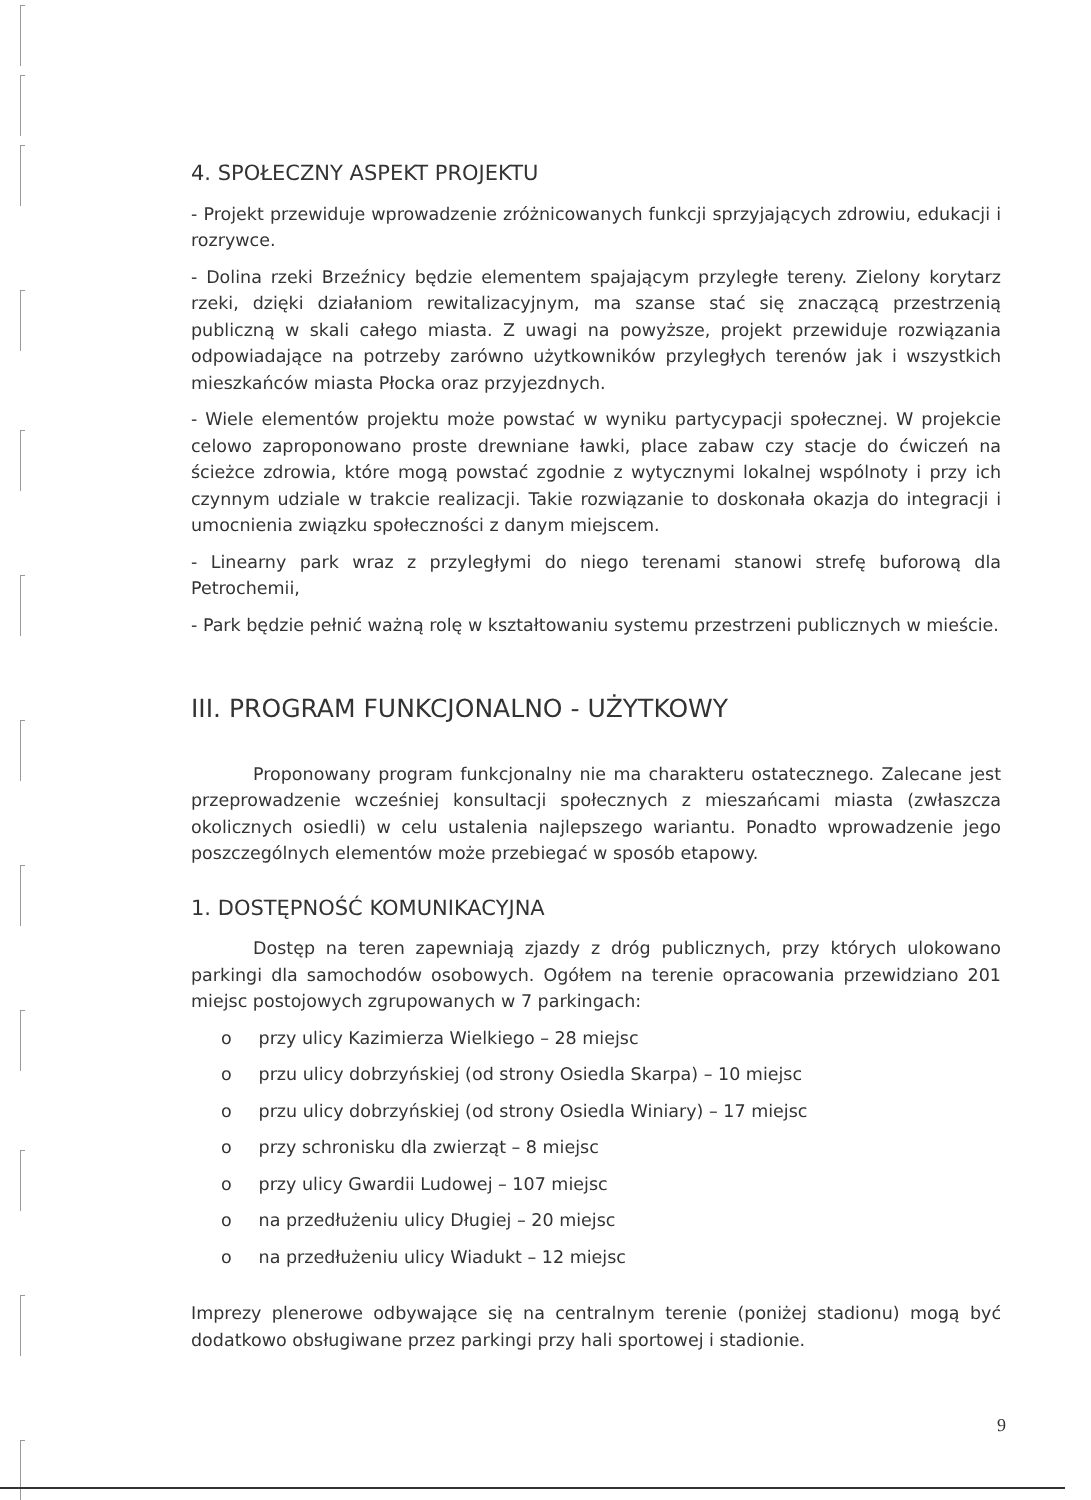4. SPOŁECZNY ASPEKT PROJEKTU
- Projekt przewiduje wprowadzenie zróżnicowanych funkcji sprzyjających zdrowiu, edukacji i rozrywce.
- Dolina rzeki Brzeźnicy będzie elementem spajającym przyległe tereny. Zielony korytarz rzeki, dzięki działaniom rewitalizacyjnym, ma szanse stać się znaczącą przestrzenią publiczną w skali całego miasta. Z uwagi na powyższe, projekt przewiduje rozwiązania odpowiadające na potrzeby zarówno użytkowników przyległych terenów jak i wszystkich mieszkańców miasta Płocka oraz przyjezdnych.
- Wiele elementów projektu może powstać w wyniku partycypacji społecznej. W projekcie celowo zaproponowano proste drewniane ławki, place zabaw czy stacje do ćwiczeń na ścieżce zdrowia, które mogą powstać zgodnie z wytycznymi lokalnej wspólnoty i przy ich czynnym udziale w trakcie realizacji. Takie rozwiązanie to doskonała okazja do integracji i umocnienia związku społeczności z danym miejscem.
- Linearny park wraz z przyległymi do niego terenami stanowi strefę buforową dla Petrochemii,
- Park będzie pełnić ważną rolę w kształtowaniu systemu przestrzeni publicznych w mieście.
III. PROGRAM FUNKCJONALNO - UŻYTKOWY
Proponowany program funkcjonalny nie ma charakteru ostatecznego. Zalecane jest przeprowadzenie wcześniej konsultacji społecznych z mieszańcami miasta (zwłaszcza okolicznych osiedli) w celu ustalenia najlepszego wariantu. Ponadto wprowadzenie jego poszczególnych elementów może przebiegać w sposób etapowy.
1. DOSTĘPNOŚĆ KOMUNIKACYJNA
Dostęp na teren zapewniają zjazdy z dróg publicznych, przy których ulokowano parkingi dla samochodów osobowych. Ogółem na terenie opracowania przewidziano 201 miejsc postojowych zgrupowanych w 7 parkingach:
o przy ulicy Kazimierza Wielkiego – 28 miejsc
o przu ulicy dobrzyńskiej (od strony Osiedla Skarpa) – 10 miejsc
o przu ulicy dobrzyńskiej (od strony Osiedla Winiary) – 17 miejsc
o przy schronisku dla zwierząt – 8 miejsc
o przy ulicy Gwardii Ludowej – 107 miejsc
o na przedłużeniu ulicy Długiej – 20 miejsc
o na przedłużeniu ulicy Wiadukt – 12 miejsc
Imprezy plenerowe odbywające się na centralnym terenie (poniżej stadionu) mogą być dodatkowo obsługiwane przez parkingi przy hali sportowej i stadionie.
9